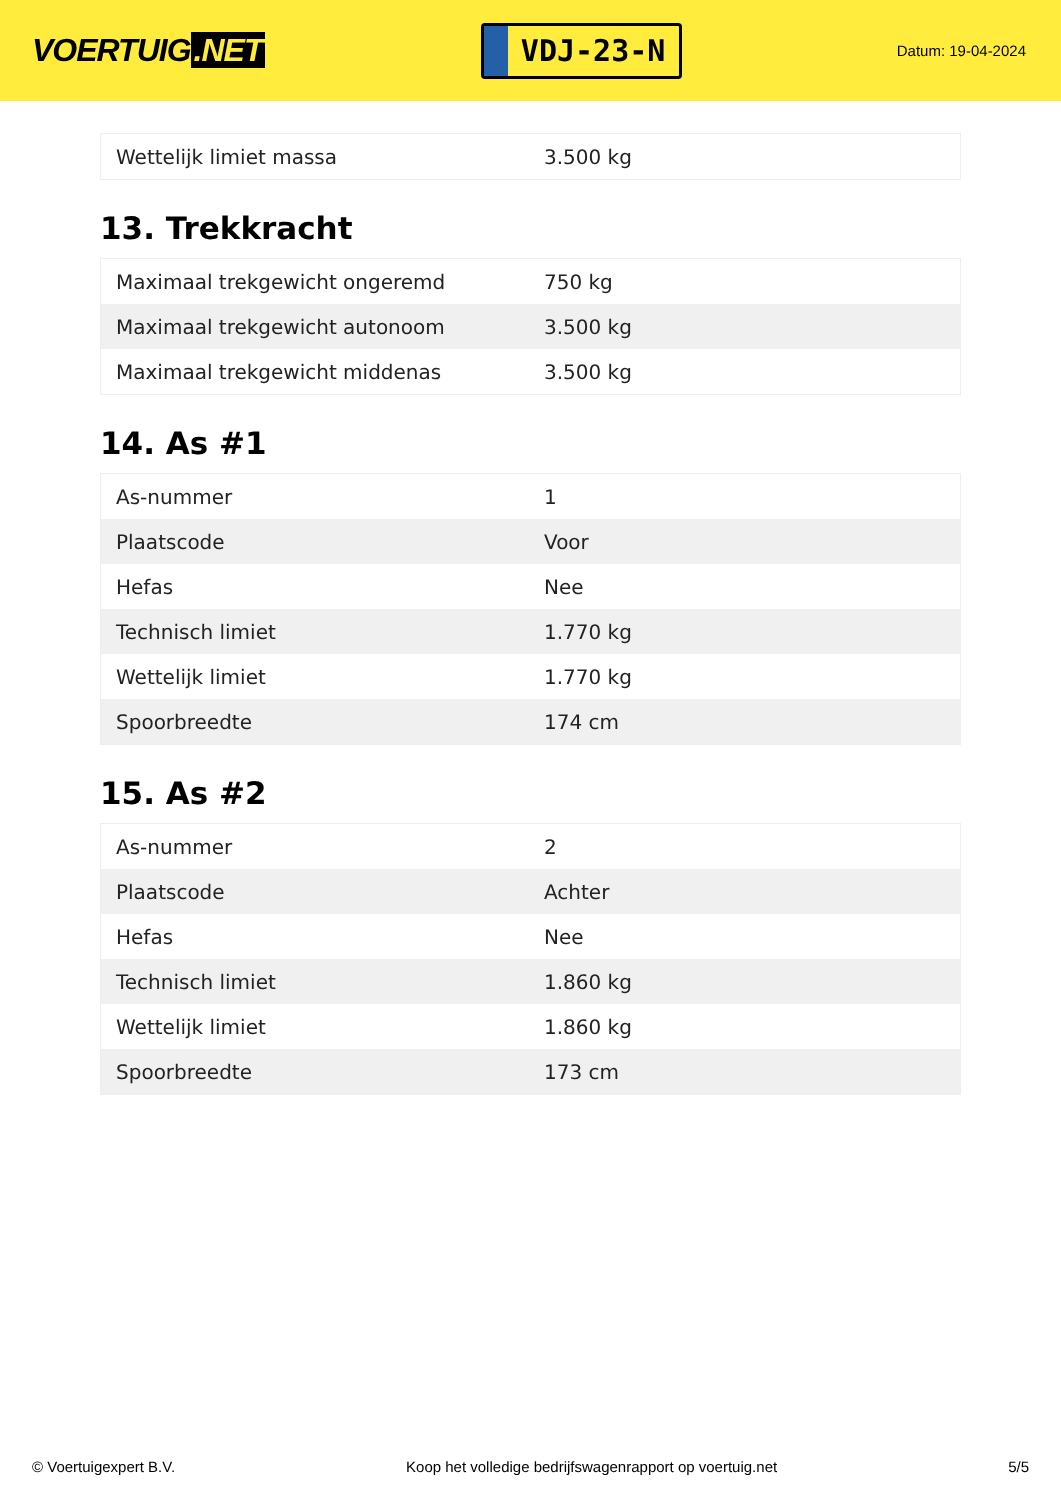VOERTUIG.NET
VDJ-23-N
Datum: 19-04-2024
| Wettelijk limiet massa | 3.500 kg |
13. Trekkracht
| Maximaal trekgewicht ongeremd | 750 kg |
| Maximaal trekgewicht autonoom | 3.500 kg |
| Maximaal trekgewicht middenas | 3.500 kg |
14. As #1
| As-nummer | 1 |
| Plaatscode | Voor |
| Hefas | Nee |
| Technisch limiet | 1.770 kg |
| Wettelijk limiet | 1.770 kg |
| Spoorbreedte | 174 cm |
15. As #2
| As-nummer | 2 |
| Plaatscode | Achter |
| Hefas | Nee |
| Technisch limiet | 1.860 kg |
| Wettelijk limiet | 1.860 kg |
| Spoorbreedte | 173 cm |
© Voertuigexpert B.V. Koop het volledige bedrijfswagenrapport op voertuig.net 5/5